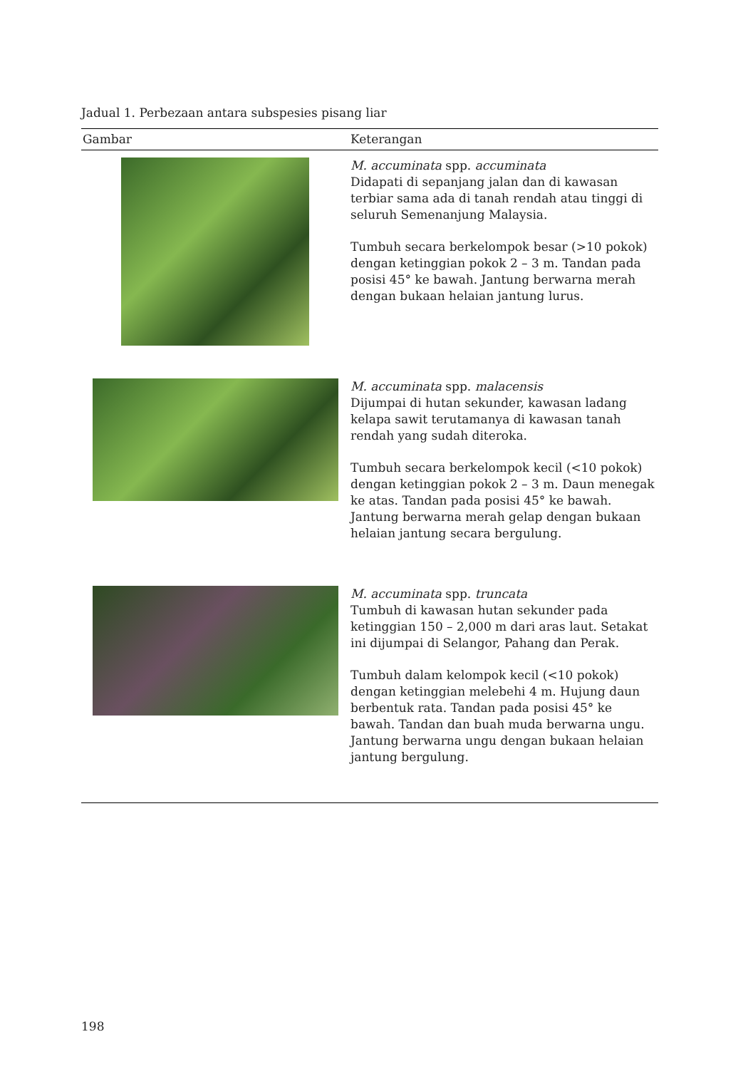Jadual 1. Perbezaan antara subspesies pisang liar
| Gambar | Keterangan |
| --- | --- |
| | M. accuminata spp. accuminata Didapati di sepanjang jalan dan di kawasan terbiar sama ada di tanah rendah atau tinggi di seluruh Semenanjung Malaysia. Tumbuh secara berkelompok besar (>10 pokok) dengan ketinggian pokok 2 – 3 m. Tandan pada posisi 45° ke bawah. Jantung berwarna merah dengan bukaan helaian jantung lurus. |
| | M. accuminata spp. malacensis Dijumpai di hutan sekunder, kawasan ladang kelapa sawit terutamanya di kawasan tanah rendah yang sudah diteroka. Tumbuh secara berkelompok kecil (<10 pokok) dengan ketinggian pokok 2 – 3 m. Daun menegak ke atas. Tandan pada posisi 45° ke bawah. Jantung berwarna merah gelap dengan bukaan helaian jantung secara bergulung. |
| | M. accuminata spp. truncata Tumbuh di kawasan hutan sekunder pada ketinggian 150 – 2,000 m dari aras laut. Setakat ini dijumpai di Selangor, Pahang dan Perak. Tumbuh dalam kelompok kecil (<10 pokok) dengan ketinggian melebehi 4 m. Hujung daun berbentuk rata. Tandan pada posisi 45° ke bawah. Tandan dan buah muda berwarna ungu. Jantung berwarna ungu dengan bukaan helaian jantung bergulung. |
198